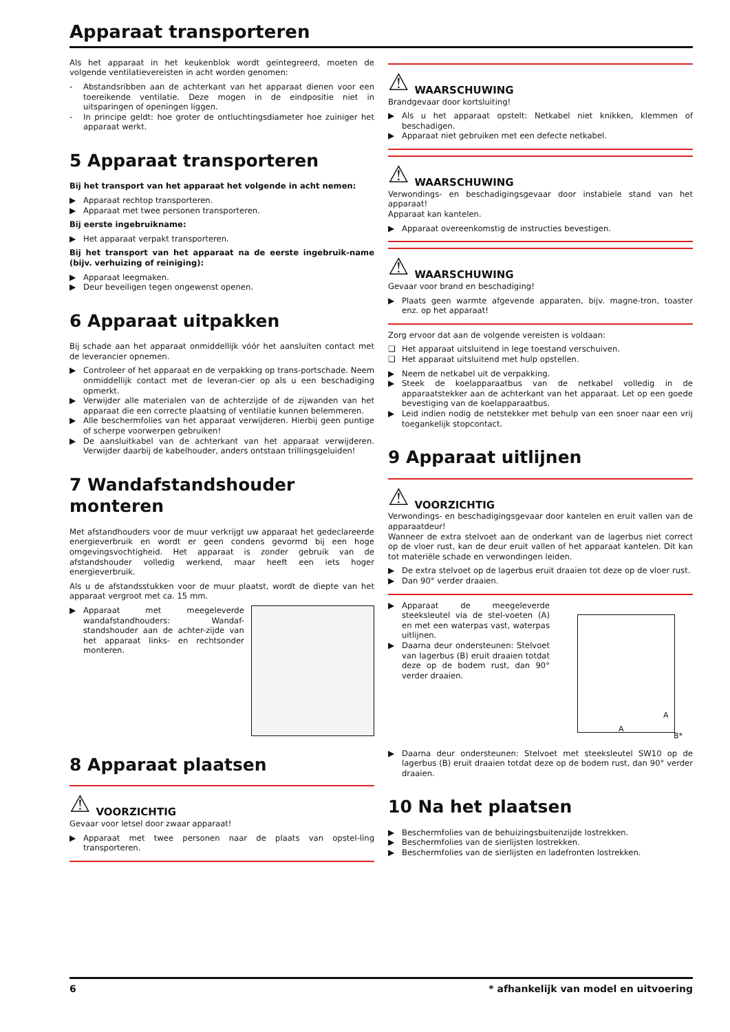Apparaat transporteren
Als het apparaat in het keukenblok wordt geïntegreerd, moeten de volgende ventilatievereisten in acht worden genomen:
- Abstandsribben aan de achterkant van het apparaat dienen voor een toereikende ventilatie. Deze mogen in de eindpositie niet in uitsparingen of openingen liggen.
- In principe geldt: hoe groter de ontluchtingsdiameter hoe zuiniger het apparaat werkt.
5 Apparaat transporteren
Bij het transport van het apparaat het volgende in acht nemen:
▶ Apparaat rechtop transporteren.
▶ Apparaat met twee personen transporteren.
Bij eerste ingebruikname:
▶ Het apparaat verpakt transporteren.
Bij het transport van het apparaat na de eerste ingebruik-name (bijv. verhuizing of reiniging):
▶ Apparaat leegmaken.
▶ Deur beveiligen tegen ongewenst openen.
6 Apparaat uitpakken
Bij schade aan het apparaat onmiddellijk vóór het aansluiten contact met de leverancier opnemen.
▶ Controleer of het apparaat en de verpakking op trans-portschade. Neem onmiddellijk contact met de leveran-cier op als u een beschadiging opmerkt.
▶ Verwijder alle materialen van de achterzijde of de zijwanden van het apparaat die een correcte plaatsing of ventilatie kunnen belemmeren.
▶ Alle beschermfolies van het apparaat verwijderen. Hierbij geen puntige of scherpe voorwerpen gebruiken!
▶ De aansluitkabel van de achterkant van het apparaat verwijderen. Verwijder daarbij de kabelhouder, anders ontstaan trillingsgeluiden!
7 Wandafstandshouder monteren
Met afstandhouders voor de muur verkrijgt uw apparaat het gedeclareerde energieverbruik en wordt er geen condens gevormd bij een hoge omgevingsvochtigheid. Het apparaat is zonder gebruik van de afstandshouder volledig werkend, maar heeft een iets hoger energieverbruik.
Als u de afstandsstukken voor de muur plaatst, wordt de diepte van het apparaat vergroot met ca. 15 mm.
▶ Apparaat met meegeleverde wandafstandhouders: Wandaf-standshouder aan de achter-zijde van het apparaat links- en rechtsonder monteren.
8 Apparaat plaatsen
⚠ VOORZICHTIG
Gevaar voor letsel door zwaar apparaat!
▶ Apparaat met twee personen naar de plaats van opstel-ling transporteren.
⚠ WAARSCHUWING
Brandgevaar door kortsluiting!
▶ Als u het apparaat opstelt: Netkabel niet knikken, klemmen of beschadigen.
▶ Apparaat niet gebruiken met een defecte netkabel.
⚠ WAARSCHUWING
Verwondings- en beschadigingsgevaar door instabiele stand van het apparaat!
Apparaat kan kantelen.
▶ Apparaat overeenkomstig de instructies bevestigen.
⚠ WAARSCHUWING
Gevaar voor brand en beschadiging!
▶ Plaats geen warmte afgevende apparaten, bijv. magne-tron, toaster enz. op het apparaat!
Zorg ervoor dat aan de volgende vereisten is voldaan:
❑ Het apparaat uitsluitend in lege toestand verschuiven.
❑ Het apparaat uitsluitend met hulp opstellen.
▶ Neem de netkabel uit de verpakking.
▶ Steek de koelapparaatbus van de netkabel volledig in de apparaatstekker aan de achterkant van het apparaat. Let op een goede bevestiging van de koelapparaatbus.
▶ Leid indien nodig de netstekker met behulp van een snoer naar een vrij toegankelijk stopcontact.
9 Apparaat uitlijnen
⚠ VOORZICHTIG
Verwondings- en beschadigingsgevaar door kantelen en eruit vallen van de apparaatdeur!
Wanneer de extra stelvoet aan de onderkant van de lagerbus niet correct op de vloer rust, kan de deur eruit vallen of het apparaat kantelen. Dit kan tot materiële schade en verwondingen leiden.
▶ De extra stelvoet op de lagerbus eruit draaien tot deze op de vloer rust.
▶ Dan 90° verder draaien.
▶ Apparaat de meegeleverde steeksleutel via de stel-voeten (A) en met een waterpas vast, waterpas uitlijnen.
▶ Daarna deur ondersteunen: Stelvoet van lagerbus (B) eruit draaien totdat deze op de bodem rust, dan 90° verder draaien.
A
A
B*
▶ Daarna deur ondersteunen: Stelvoet met steeksleutel SW10 op de lagerbus (B) eruit draaien totdat deze op de bodem rust, dan 90° verder draaien.
10 Na het plaatsen
▶ Beschermfolies van de behuizingsbuitenzijde lostrekken.
▶ Beschermfolies van de sierlijsten lostrekken.
▶ Beschermfolies van de sierlijsten en ladefronten lostrekken.
6 * afhankelijk van model en uitvoering